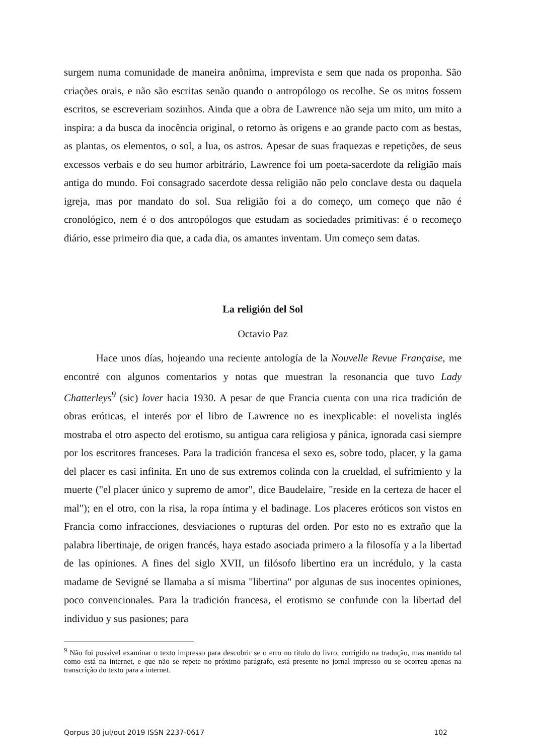surgem numa comunidade de maneira anônima, imprevista e sem que nada os proponha. São criações orais, e não são escritas senão quando o antropólogo os recolhe. Se os mitos fossem escritos, se escreveriam sozinhos. Ainda que a obra de Lawrence não seja um mito, um mito a inspira: a da busca da inocência original, o retorno às origens e ao grande pacto com as bestas, as plantas, os elementos, o sol, a lua, os astros. Apesar de suas fraquezas e repetições, de seus excessos verbais e do seu humor arbitrário, Lawrence foi um poeta-sacerdote da religião mais antiga do mundo. Foi consagrado sacerdote dessa religião não pelo conclave desta ou daquela igreja, mas por mandato do sol. Sua religião foi a do começo, um começo que não é cronológico, nem é o dos antropólogos que estudam as sociedades primitivas: é o recomeço diário, esse primeiro dia que, a cada dia, os amantes inventam. Um começo sem datas.
La religión del Sol
Octavio Paz
Hace unos días, hojeando una reciente antología de la Nouvelle Revue Française, me encontré con algunos comentarios y notas que muestran la resonancia que tuvo Lady Chatterleys<sup>9</sup> (sic) lover hacia 1930. A pesar de que Francia cuenta con una rica tradición de obras eróticas, el interés por el libro de Lawrence no es inexplicable: el novelista inglés mostraba el otro aspecto del erotismo, su antigua cara religiosa y pánica, ignorada casi siempre por los escritores franceses. Para la tradición francesa el sexo es, sobre todo, placer, y la gama del placer es casi infinita. En uno de sus extremos colinda con la crueldad, el sufrimiento y la muerte ("el placer único y supremo de amor", dice Baudelaire, "reside en la certeza de hacer el mal"); en el otro, con la risa, la ropa íntima y el badinage. Los placeres eróticos son vistos en Francia como infracciones, desviaciones o rupturas del orden. Por esto no es extraño que la palabra libertinaje, de origen francés, haya estado asociada primero a la filosofía y a la libertad de las opiniones. A fines del siglo XVII, un filósofo libertino era un incrédulo, y la casta madame de Sevigné se llamaba a sí misma "libertina" por algunas de sus inocentes opiniones, poco convencionales. Para la tradición francesa, el erotismo se confunde con la libertad del individuo y sus pasiones; para
<sup>9</sup> Não foi possível examinar o texto impresso para descobrir se o erro no título do livro, corrigido na tradução, mas mantido tal como está na internet, e que não se repete no próximo parágrafo, está presente no jornal impresso ou se ocorreu apenas na transcrição do texto para a internet.
Qorpus 30 jul/out 2019 ISSN 2237-0617 102